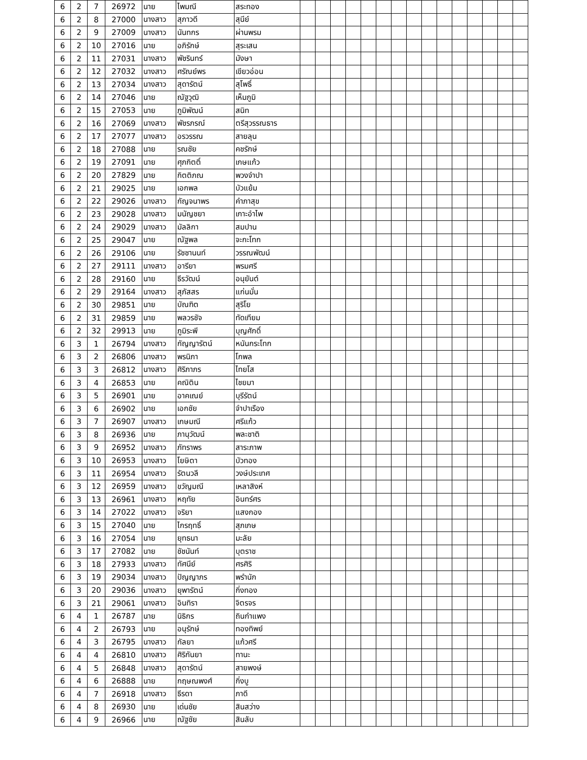| 6 | 2 | 7 | 26972 | นาย | ไพมณี | สระทอง | | | | | | | | | | | | | | | |
| 6 | 2 | 8 | 27000 | นางสาว | สุภาวดี | สุนีย์ | | | | | | | | | | | | | | | |
| 6 | 2 | 9 | 27009 | นางสาว | นันทกร | ผ่านพรม | | | | | | | | | | | | | | | |
| 6 | 2 | 10 | 27016 | นาย | อภิรักษ์ | สุระเสน | | | | | | | | | | | | | | | |
| 6 | 2 | 11 | 27031 | นางสาว | พัชรินทร์ | มังษา | | | | | | | | | | | | | | | |
| 6 | 2 | 12 | 27032 | นางสาว | ศรัณย์พร | เขียวอ่อน | | | | | | | | | | | | | | | |
| 6 | 2 | 13 | 27034 | นางสาว | สุดารัตน์ | สุโพธิ์ | | | | | | | | | | | | | | | |
| 6 | 2 | 14 | 27046 | นาย | ณัฐวุฒิ | เห็มภูมิ | | | | | | | | | | | | | | | |
| 6 | 2 | 15 | 27053 | นาย | ภูมิพัฒน์ | สนิท | | | | | | | | | | | | | | | |
| 6 | 2 | 16 | 27069 | นางสาว | พัชรภรณ์ | ตรีสุวรรณธาร | | | | | | | | | | | | | | | |
| 6 | 2 | 17 | 27077 | นางสาว | อรวรรณ | สายลุน | | | | | | | | | | | | | | | |
| 6 | 2 | 18 | 27088 | นาย | รณชัย | คชรักษ์ | | | | | | | | | | | | | | | |
| 6 | 2 | 19 | 27091 | นาย | ศุภกิตติ์ | เกษแก้ว | | | | | | | | | | | | | | | |
| 6 | 2 | 20 | 27829 | นาย | กิตติภณ | พวงจำปา | | | | | | | | | | | | | | | |
| 6 | 2 | 21 | 29025 | นาย | เอกพล | บัวแย้ม | | | | | | | | | | | | | | | |
| 6 | 2 | 22 | 29026 | นางสาว | กัญจนาพร | คำภาสุข | | | | | | | | | | | | | | | |
| 6 | 2 | 23 | 29028 | นางสาว | มนัญชยา | เกาะอำไพ | | | | | | | | | | | | | | | |
| 6 | 2 | 24 | 29029 | นางสาว | มัลลิกา | สมปาน | | | | | | | | | | | | | | | |
| 6 | 2 | 25 | 29047 | นาย | ณัฐพล | จะกะโทก | | | | | | | | | | | | | | | |
| 6 | 2 | 26 | 29106 | นาย | รัชชานนท์ | วรรณพัฒน์ | | | | | | | | | | | | | | | |
| 6 | 2 | 27 | 29111 | นางสาว | อารียา | พรมศรี | | | | | | | | | | | | | | | |
| 6 | 2 | 28 | 29160 | นาย | ธีรวัฒน์ | อนุยันต์ | | | | | | | | | | | | | | | |
| 6 | 2 | 29 | 29164 | นางสาว | สุภัสสร | แก่นมั่น | | | | | | | | | | | | | | | |
| 6 | 2 | 30 | 29851 | นาย | บัณฑิต | สุริโย | | | | | | | | | | | | | | | |
| 6 | 2 | 31 | 29859 | นาย | พลวรชัจ | ทัดเทียม | | | | | | | | | | | | | | | |
| 6 | 2 | 32 | 29913 | นาย | ภูมิระพี | บุญศักดิ์ | | | | | | | | | | | | | | | |
| 6 | 3 | 1 | 26794 | นางสาว | กัญญารัตน์ | หนันกระโทก | | | | | | | | | | | | | | | |
| 6 | 3 | 2 | 26806 | นางสาว | พรนิภา | โกพล | | | | | | | | | | | | | | | |
| 6 | 3 | 3 | 26812 | นางสาว | ศิริภาภร | ไทยโส | | | | | | | | | | | | | | | |
| 6 | 3 | 4 | 26853 | นาย | คณิติน | ไชยมา | | | | | | | | | | | | | | | |
| 6 | 3 | 5 | 26901 | นาย | อาคเณย์ | บุรีรัตน์ | | | | | | | | | | | | | | | |
| 6 | 3 | 6 | 26902 | นาย | เอกชัย | จำปาเรือง | | | | | | | | | | | | | | | |
| 6 | 3 | 7 | 26907 | นางสาว | เกษมณี | ศรีแก้ว | | | | | | | | | | | | | | | |
| 6 | 3 | 8 | 26936 | นาย | ภานุวัฒน์ | พละชาติ | | | | | | | | | | | | | | | |
| 6 | 3 | 9 | 26952 | นางสาว | ภัทราพร | สาระภาพ | | | | | | | | | | | | | | | |
| 6 | 3 | 10 | 26953 | นางสาว | โยษิตา | บัวทอง | | | | | | | | | | | | | | | |
| 6 | 3 | 11 | 26954 | นางสาว | รัตนวลี | วงษ์ประเทศ | | | | | | | | | | | | | | | |
| 6 | 3 | 12 | 26959 | นางสาว | ขวัญมณี | เหลาสิงห์ | | | | | | | | | | | | | | | |
| 6 | 3 | 13 | 26961 | นางสาว | หฤทัย | อินทร์ศร | | | | | | | | | | | | | | | |
| 6 | 3 | 14 | 27022 | นางสาว | จริยา | แสงกอง | | | | | | | | | | | | | | | |
| 6 | 3 | 15 | 27040 | นาย | ไกรฤทธิ์ | สุภเกษ | | | | | | | | | | | | | | | |
| 6 | 3 | 16 | 27054 | นาย | ยุทธนา | มะลัย | | | | | | | | | | | | | | | |
| 6 | 3 | 17 | 27082 | นาย | ชัชนันท์ | บุตราช | | | | | | | | | | | | | | | |
| 6 | 3 | 18 | 27933 | นางสาว | ทัศนีย์ | ศรศิริ | | | | | | | | | | | | | | | |
| 6 | 3 | 19 | 29034 | นางสาว | ปัญญาภร | พรำนัก | | | | | | | | | | | | | | | |
| 6 | 3 | 20 | 29036 | นางสาว | ยุพารัตน์ | กิ่งทอง | | | | | | | | | | | | | | | |
| 6 | 3 | 21 | 29061 | นางสาว | อินทิรา | จิตรจร | | | | | | | | | | | | | | | |
| 6 | 4 | 1 | 26787 | นาย | นิธิกร | ถินกำแพง | | | | | | | | | | | | | | | |
| 6 | 4 | 2 | 26793 | นาย | อนุรักษ์ | ทองทิพย์ | | | | | | | | | | | | | | | |
| 6 | 4 | 3 | 26795 | นางสาว | กัลยา | แก้วศรี | | | | | | | | | | | | | | | |
| 6 | 4 | 4 | 26810 | นางสาว | ศิริกันยา | ทานะ | | | | | | | | | | | | | | | |
| 6 | 4 | 5 | 26848 | นางสาว | สุดารัตน์ | สายพงษ์ | | | | | | | | | | | | | | | |
| 6 | 4 | 6 | 26888 | นาย | กฤษณพงศ์ | กิ่งบู | | | | | | | | | | | | | | | |
| 6 | 4 | 7 | 26918 | นางสาว | ธีรดา | ภาดี | | | | | | | | | | | | | | | |
| 6 | 4 | 8 | 26930 | นาย | เด่นชัย | สินสว่าง | | | | | | | | | | | | | | | |
| 6 | 4 | 9 | 26966 | นาย | ณัฐชัย | สินลับ | | | | | | | | | | | | | | | |